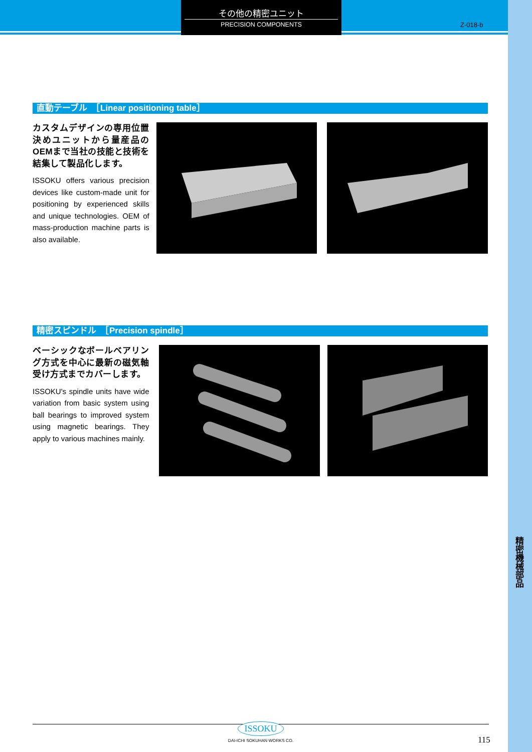その他の精密ユニット
PRECISION COMPONENTS
Z-018-b
直動テーブル　［Linear positioning table］
カスタムデザインの専用位置決めユニットから量産品のOEMまで当社の技能と技術を結集して製品化します。
ISSOKU offers various precision devices like custom-made unit for positioning by experienced skills and unique technologies. OEM of mass-production machine parts is also available.
精密スピンドル　［Precision spindle］
ベーシックなボールベアリング方式を中心に最新の磁気軸受け方式までカバーします。
ISSOKU's spindle units have wide variation from basic system using ball bearings to improved system using magnetic bearings. They apply to various machines mainly.
精密機械部品
ISSOKU
DAI-ICHI SOKUHAN WORKS CO.
115